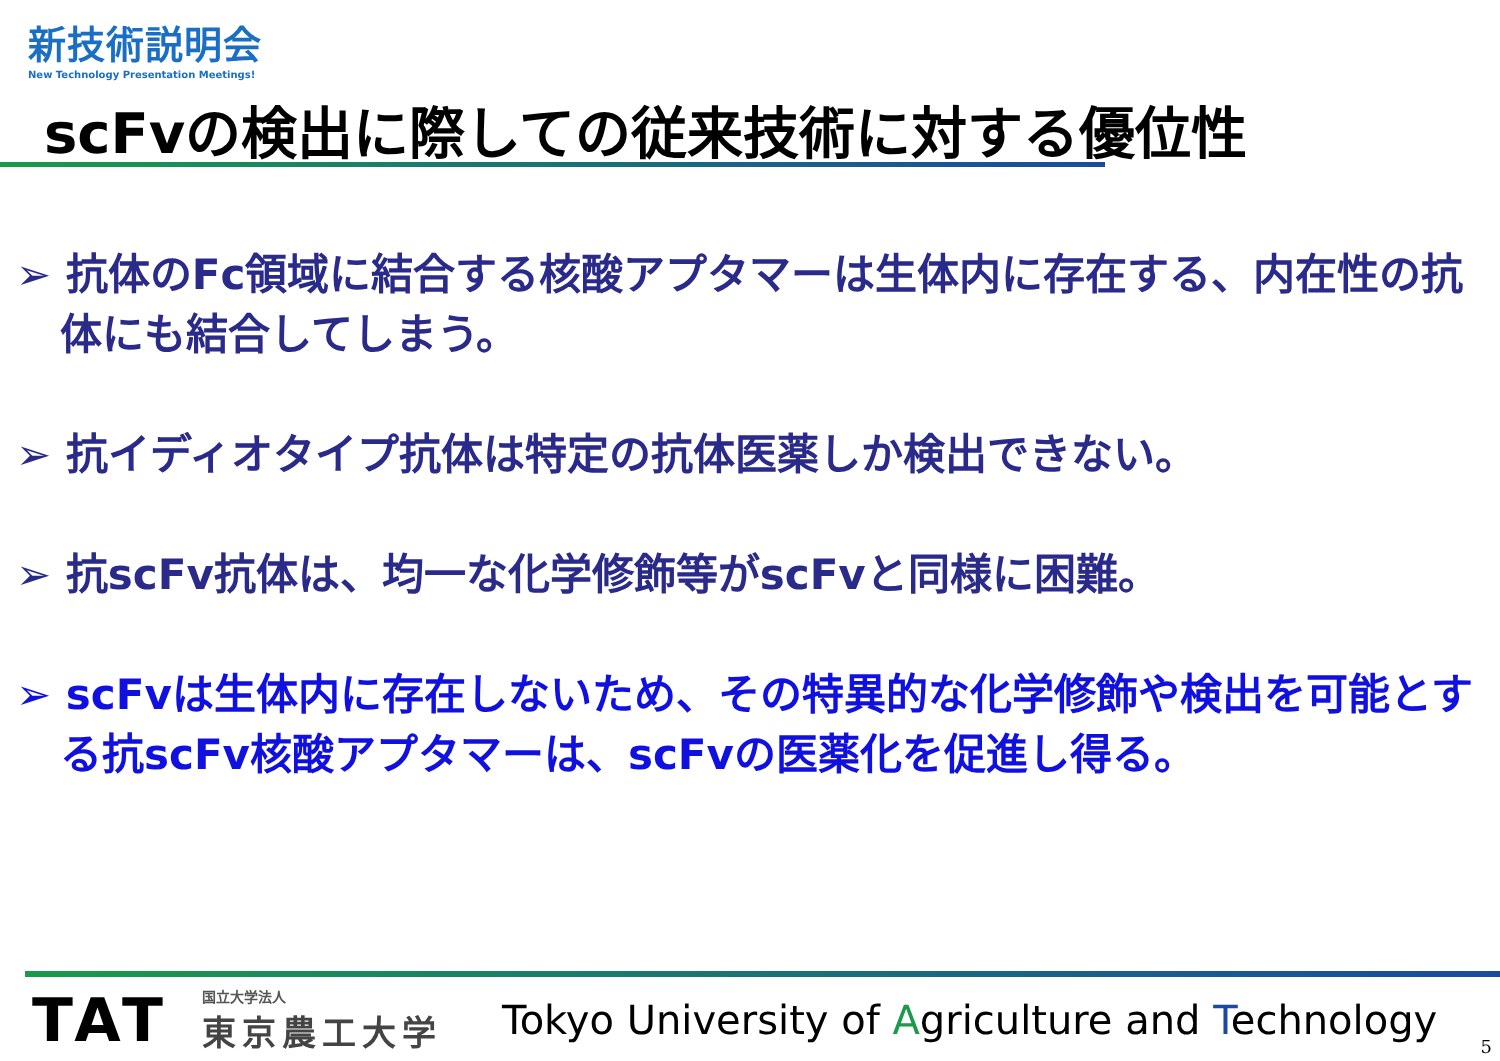新技術説明会
New Technology Presentation Meetings!
scFvの検出に際しての従来技術に対する優位性
➢ 抗体のFc領域に結合する核酸アプタマーは生体内に存在する、内在性の抗体にも結合してしまう。
➢ 抗イディオタイプ抗体は特定の抗体医薬しか検出できない。
➢ 抗scFv抗体は、均一な化学修飾等がscFvと同様に困難。
➢ scFvは生体内に存在しないため、その特異的な化学修飾や検出を可能とする抗scFv核酸アプタマーは、scFvの医薬化を促進し得る。
TAT
国立大学法人
東京農工大学
Tokyo University of Agriculture and Technology
5